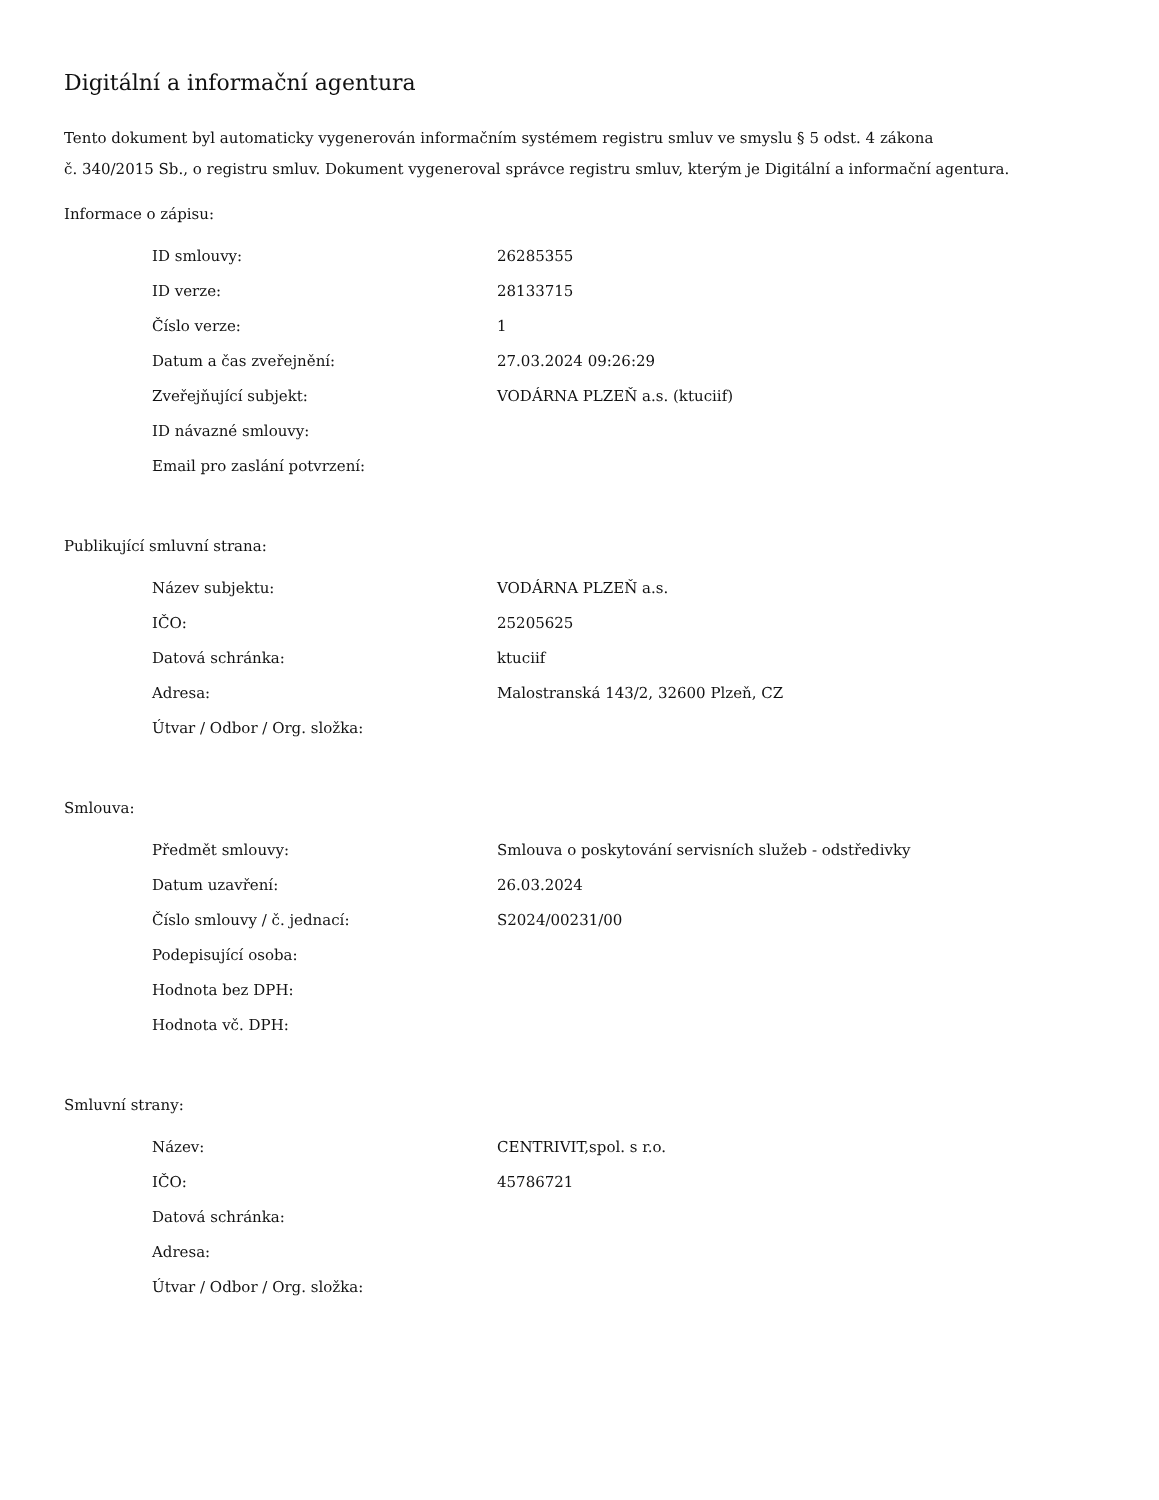Digitální a informační agentura
Tento dokument byl automaticky vygenerován informačním systémem registru smluv ve smyslu § 5 odst. 4 zákona
č. 340/2015 Sb., o registru smluv. Dokument vygeneroval správce registru smluv, kterým je Digitální a informační agentura.
Informace o zápisu:
| ID smlouvy: | 26285355 |
| ID verze: | 28133715 |
| Číslo verze: | 1 |
| Datum a čas zveřejnění: | 27.03.2024 09:26:29 |
| Zveřejňující subjekt: | VODÁRNA PLZEŇ a.s. (ktuciif) |
| ID návazné smlouvy: | |
| Email pro zaslání potvrzení: | |
Publikující smluvní strana:
| Název subjektu: | VODÁRNA PLZEŇ a.s. |
| IČO: | 25205625 |
| Datová schránka: | ktuciif |
| Adresa: | Malostranská 143/2, 32600 Plzeň, CZ |
| Útvar / Odbor / Org. složka: | |
Smlouva:
| Předmět smlouvy: | Smlouva o poskytování servisních služeb - odstředivky |
| Datum uzavření: | 26.03.2024 |
| Číslo smlouvy / č. jednací: | S2024/00231/00 |
| Podepisující osoba: | |
| Hodnota bez DPH: | |
| Hodnota vč. DPH: | |
Smluvní strany:
| Název: | CENTRIVIT,spol. s r.o. |
| IČO: | 45786721 |
| Datová schránka: | |
| Adresa: | |
| Útvar / Odbor / Org. složka: | |